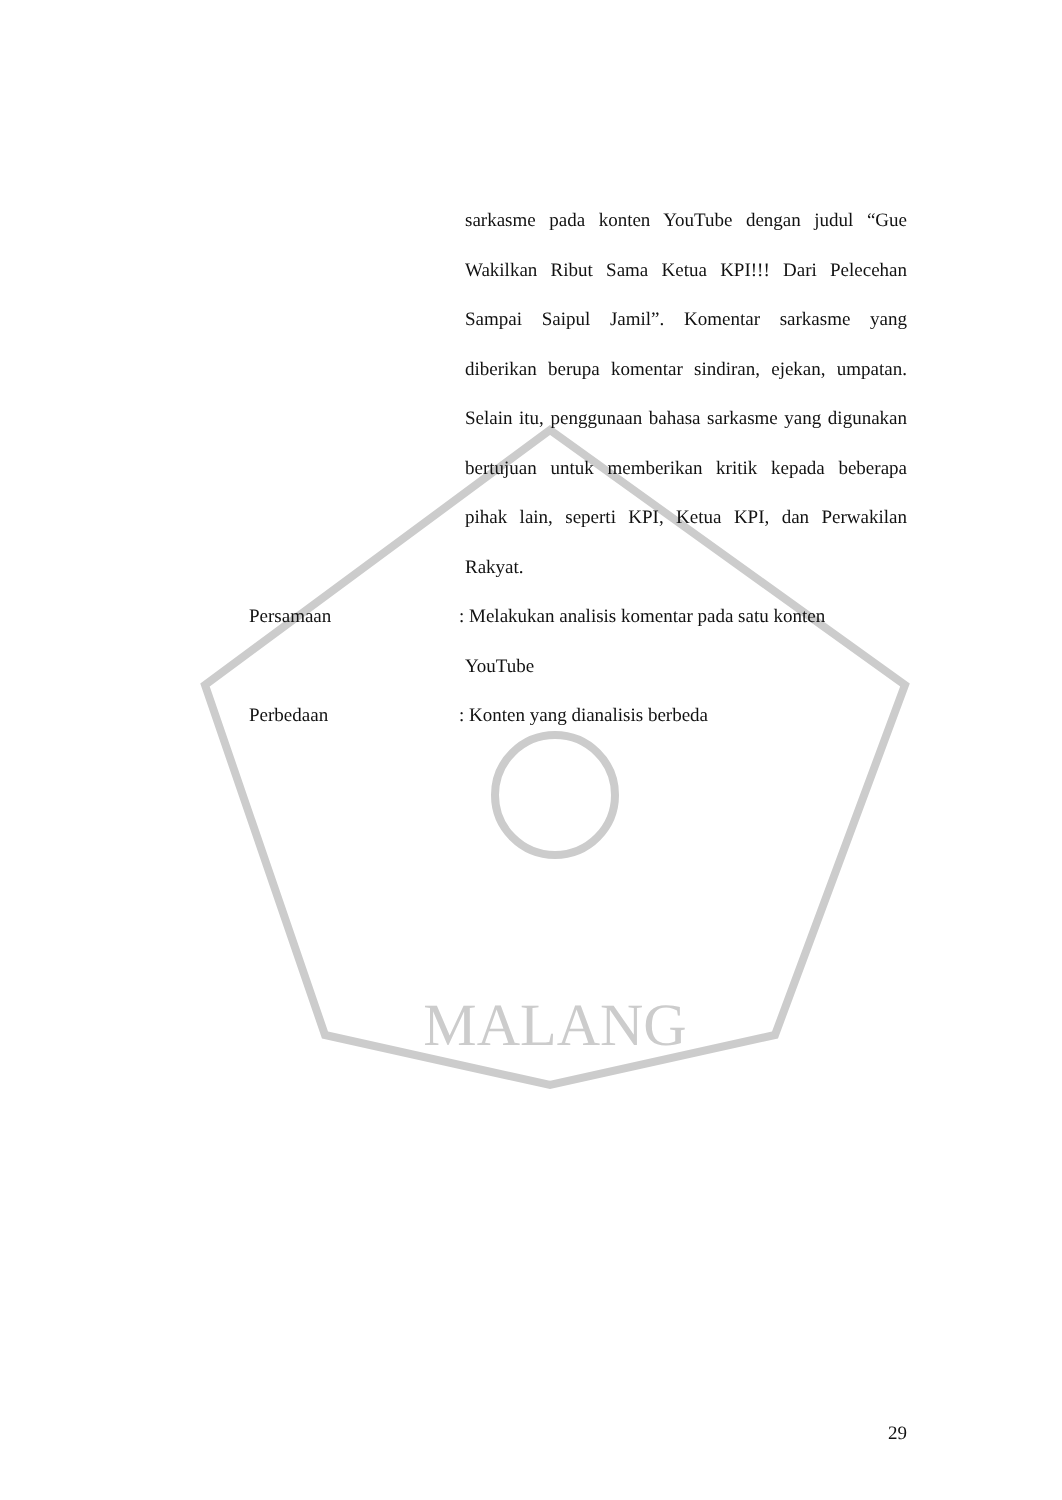MALANG
sarkasme pada konten YouTube dengan judul “Gue Wakilkan Ribut Sama Ketua KPI!!! Dari Pelecehan Sampai Saipul Jamil”. Komentar sarkasme yang diberikan berupa komentar sindiran, ejekan, umpatan. Selain itu, penggunaan bahasa sarkasme yang digunakan bertujuan untuk memberikan kritik kepada beberapa pihak lain, seperti KPI, Ketua KPI, dan Perwakilan Rakyat.
Persamaan : Melakukan analisis komentar pada satu konten YouTube
Perbedaan : Konten yang dianalisis berbeda
29